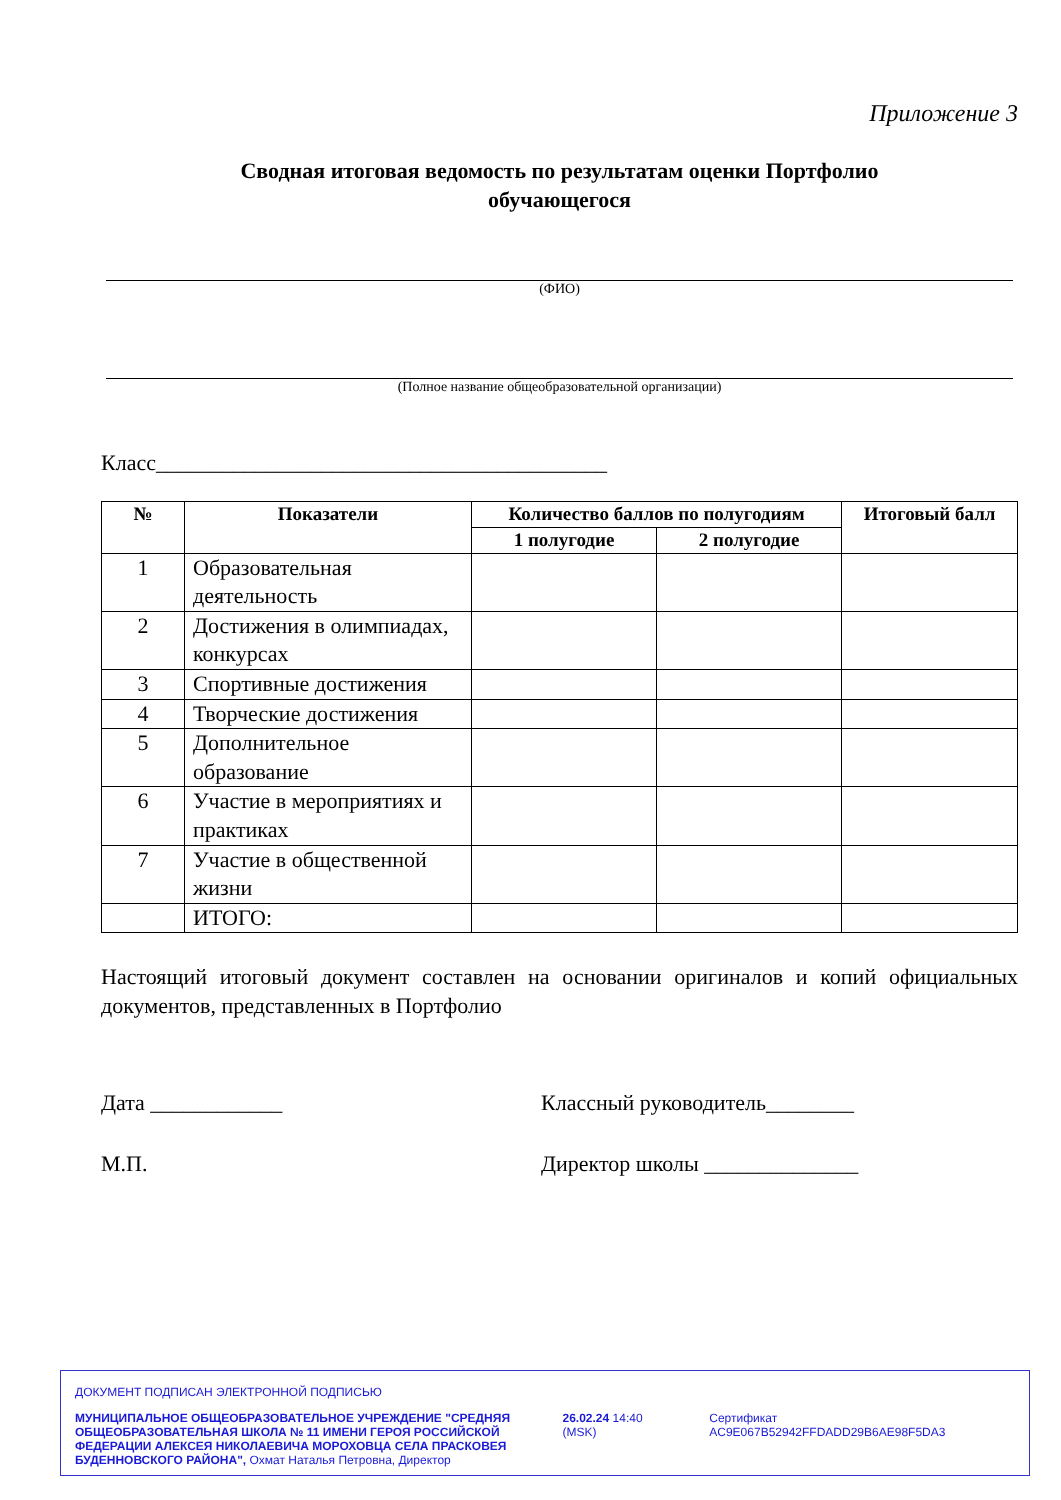Приложение 3
Сводная итоговая ведомость по результатам оценки Портфолио
обучающегося
(ФИО)
(Полное название общеобразовательной организации)
Класс_________________________________________
| № | Показатели | Количество баллов по полугодиям | | Итоговый балл |
| --- | --- | --- | --- | --- |
| | | 1 полугодие | 2 полугодие | |
| 1 | Образовательная деятельность | | | |
| 2 | Достижения в олимпиадах, конкурсах | | | |
| 3 | Спортивные достижения | | | |
| 4 | Творческие достижения | | | |
| 5 | Дополнительное образование | | | |
| 6 | Участие в мероприятиях и практиках | | | |
| 7 | Участие в общественной жизни | | | |
| | ИТОГО: | | | |
Настоящий итоговый документ составлен на основании оригиналов и копий официальных документов, представленных в Портфолио
Дата ____________ Классный руководитель________
М.П. Директор школы ______________
ДОКУМЕНТ ПОДПИСАН ЭЛЕКТРОННОЙ ПОДПИСЬЮ
МУНИЦИПАЛЬНОЕ ОБЩЕОБРАЗОВАТЕЛЬНОЕ УЧРЕЖДЕНИЕ "СРЕДНЯЯ ОБЩЕОБРАЗОВАТЕЛЬНАЯ ШКОЛА № 11 ИМЕНИ ГЕРОЯ РОССИЙСКОЙ ФЕДЕРАЦИИ АЛЕКСЕЯ НИКОЛАЕВИЧА МОРОХОВЦА СЕЛА ПРАСКОВЕЯ БУДЕННОВСКОГО РАЙОНА", Охмат Наталья Петровна, Директор
26.02.24 14:40 (MSK) Сертификат AC9E067B52942FFDADD29B6AE98F5DA3